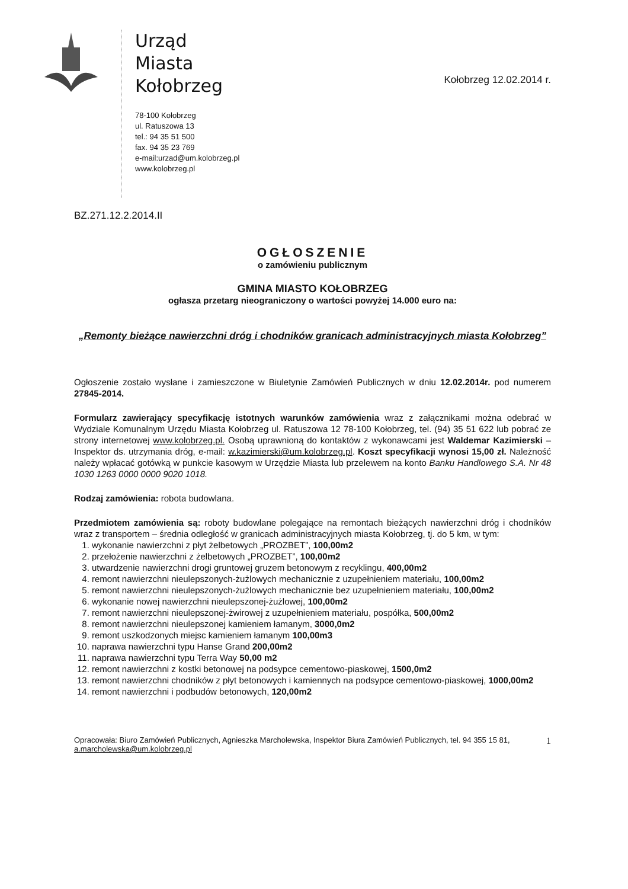Urząd
Miasta
Kołobrzeg
78-100 Kołobrzeg
ul. Ratuszowa 13
tel.: 94 35 51 500
fax. 94 35 23 769
e-mail:urzad@um.kolobrzeg.pl
www.kolobrzeg.pl
Kołobrzeg 12.02.2014 r.
BZ.271.12.2.2014.II
OGŁOSZENIE
o zamówieniu publicznym
GMINA MIASTO KOŁOBRZEG
ogłasza przetarg nieograniczony o wartości powyżej 14.000 euro na:
„Remonty bieżące nawierzchni dróg i chodników granicach administracyjnych miasta Kołobrzeg”
Ogłoszenie zostało wysłane i zamieszczone w Biuletynie Zamówień Publicznych w dniu 12.02.2014r. pod numerem 27845-2014.
Formularz zawierający specyfikację istotnych warunków zamówienia wraz z załącznikami można odebrać w Wydziale Komunalnym Urzędu Miasta Kołobrzeg ul. Ratuszowa 12 78-100 Kołobrzeg, tel. (94) 35 51 622 lub pobrać ze strony internetowej www.kolobrzeg.pl. Osobą uprawnioną do kontaktów z wykonawcami jest Waldemar Kazimierski – Inspektor ds. utrzymania dróg, e-mail: w.kazimierski@um.kolobrzeg.pl. Koszt specyfikacji wynosi 15,00 zł. Należność należy wpłacać gotówką w punkcie kasowym w Urzędzie Miasta lub przelewem na konto Banku Handlowego S.A. Nr 48 1030 1263 0000 0000 9020 1018.
Rodzaj zamówienia: robota budowlana.
Przedmiotem zamówienia są: roboty budowlane polegające na remontach bieżących nawierzchni dróg i chodników wraz z transportem – średnia odległość w granicach administracyjnych miasta Kołobrzeg, tj. do 5 km, w tym:
1. wykonanie nawierzchni z płyt żelbetowych „PROZBET”, 100,00m2
2. przełożenie nawierzchni z żelbetowych „PROZBET”, 100,00m2
3. utwardzenie nawierzchni drogi gruntowej gruzem betonowym z recyklingu, 400,00m2
4. remont nawierzchni nieulepszonych-żużlowych mechanicznie z uzupełnieniem materiału, 100,00m2
5. remont nawierzchni nieulepszonych-żużlowych mechanicznie bez uzupełnieniem materiału, 100,00m2
6. wykonanie nowej nawierzchni nieulepszonej-żużlowej, 100,00m2
7. remont nawierzchni nieulepszonej-żwirowej z uzupełnieniem materiału, pospółka, 500,00m2
8. remont nawierzchni nieulepszonej kamieniem łamanym, 3000,0m2
9. remont uszkodzonych miejsc kamieniem łamanym 100,00m3
10. naprawa nawierzchni typu Hanse Grand 200,00m2
11. naprawa nawierzchni typu Terra Way 50,00 m2
12. remont nawierzchni z kostki betonowej na podsypce cementowo-piaskowej, 1500,0m2
13. remont nawierzchni chodników z płyt betonowych i kamiennych na podsypce cementowo-piaskowej, 1000,00m2
14. remont nawierzchni i podbudów betonowych, 120,00m2
Opracowała: Biuro Zamówień Publicznych, Agnieszka Marcholewska, Inspektor Biura Zamówień Publicznych, tel. 94 355 15 81, a.marcholewska@um.kolobrzeg.pl
1